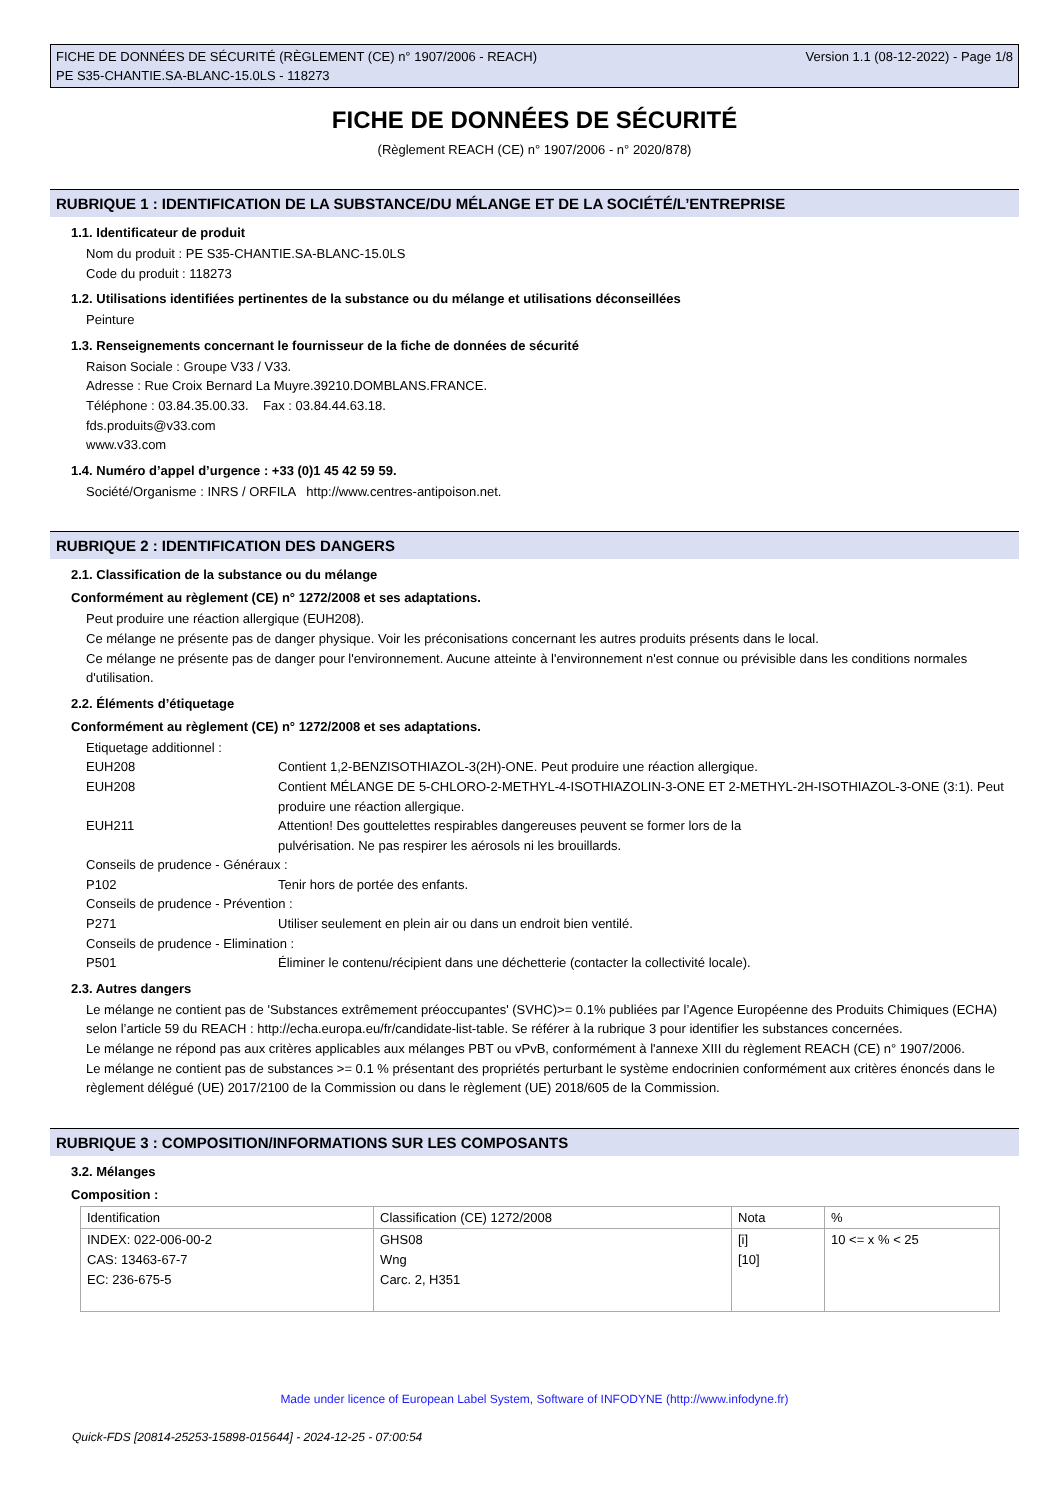FICHE DE DONNÉES DE SÉCURITÉ (RÈGLEMENT (CE) n° 1907/2006 - REACH)
PE S35-CHANTIE.SA-BLANC-15.0LS - 118273
Version 1.1 (08-12-2022) - Page 1/8
FICHE DE DONNÉES DE SÉCURITÉ
(Règlement REACH (CE) n° 1907/2006 - n° 2020/878)
RUBRIQUE 1 : IDENTIFICATION DE LA SUBSTANCE/DU MÉLANGE ET DE LA SOCIÉTÉ/L’ENTREPRISE
1.1. Identificateur de produit
Nom du produit : PE S35-CHANTIE.SA-BLANC-15.0LS
Code du produit : 118273
1.2. Utilisations identifiées pertinentes de la substance ou du mélange et utilisations déconseillées
Peinture
1.3. Renseignements concernant le fournisseur de la fiche de données de sécurité
Raison Sociale : Groupe V33 / V33.
Adresse : Rue Croix Bernard La Muyre.39210.DOMBLANS.FRANCE.
Téléphone : 03.84.35.00.33. Fax : 03.84.44.63.18.
fds.produits@v33.com
www.v33.com
1.4. Numéro d’appel d’urgence : +33 (0)1 45 42 59 59.
Société/Organisme : INRS / ORFILA http://www.centres-antipoison.net.
RUBRIQUE 2 : IDENTIFICATION DES DANGERS
2.1. Classification de la substance ou du mélange
Conformément au règlement (CE) n° 1272/2008 et ses adaptations.
Peut produire une réaction allergique (EUH208).
Ce mélange ne présente pas de danger physique. Voir les préconisations concernant les autres produits présents dans le local.
Ce mélange ne présente pas de danger pour l'environnement. Aucune atteinte à l'environnement n'est connue ou prévisible dans les conditions normales d'utilisation.
2.2. Éléments d’étiquetage
Conformément au règlement (CE) n° 1272/2008 et ses adaptations.
Etiquetage additionnel :
EUH208 Contient 1,2-BENZISOTHIAZOL-3(2H)-ONE. Peut produire une réaction allergique.
EUH208 Contient MÉLANGE DE 5-CHLORO-2-METHYL-4-ISOTHIAZOLIN-3-ONE ET 2-METHYL-2H-ISOTHIAZOL-3-ONE (3:1). Peut produire une réaction allergique.
EUH211 Attention! Des gouttelettes respirables dangereuses peuvent se former lors de la
pulvérisation. Ne pas respirer les aérosols ni les brouillards.
Conseils de prudence - Généraux :
P102 Tenir hors de portée des enfants.
Conseils de prudence - Prévention :
P271 Utiliser seulement en plein air ou dans un endroit bien ventilé.
Conseils de prudence - Elimination :
P501 Éliminer le contenu/récipient dans une déchetterie (contacter la collectivité locale).
2.3. Autres dangers
Le mélange ne contient pas de 'Substances extrêmement préoccupantes' (SVHC)>= 0.1% publiées par l’Agence Européenne des Produits Chimiques (ECHA) selon l’article 59 du REACH : http://echa.europa.eu/fr/candidate-list-table. Se référer à la rubrique 3 pour identifier les substances concernées.
Le mélange ne répond pas aux critères applicables aux mélanges PBT ou vPvB, conformément à l'annexe XIII du règlement REACH (CE) n° 1907/2006.
Le mélange ne contient pas de substances >= 0.1 % présentant des propriétés perturbant le système endocrinien conformément aux critères énoncés dans le règlement délégué (UE) 2017/2100 de la Commission ou dans le règlement (UE) 2018/605 de la Commission.
RUBRIQUE 3 : COMPOSITION/INFORMATIONS SUR LES COMPOSANTS
3.2. Mélanges
Composition :
| Identification | Classification (CE) 1272/2008 | Nota | % |
| INDEX: 022-006-00-2 CAS: 13463-67-7 EC: 236-675-5 | GHS08 Wng Carc. 2, H351 | [i] [10] | 10 <= x % < 25 |
Made under licence of European Label System, Software of INFODYNE (http://www.infodyne.fr)
Quick-FDS [20814-25253-15898-015644] - 2024-12-25 - 07:00:54